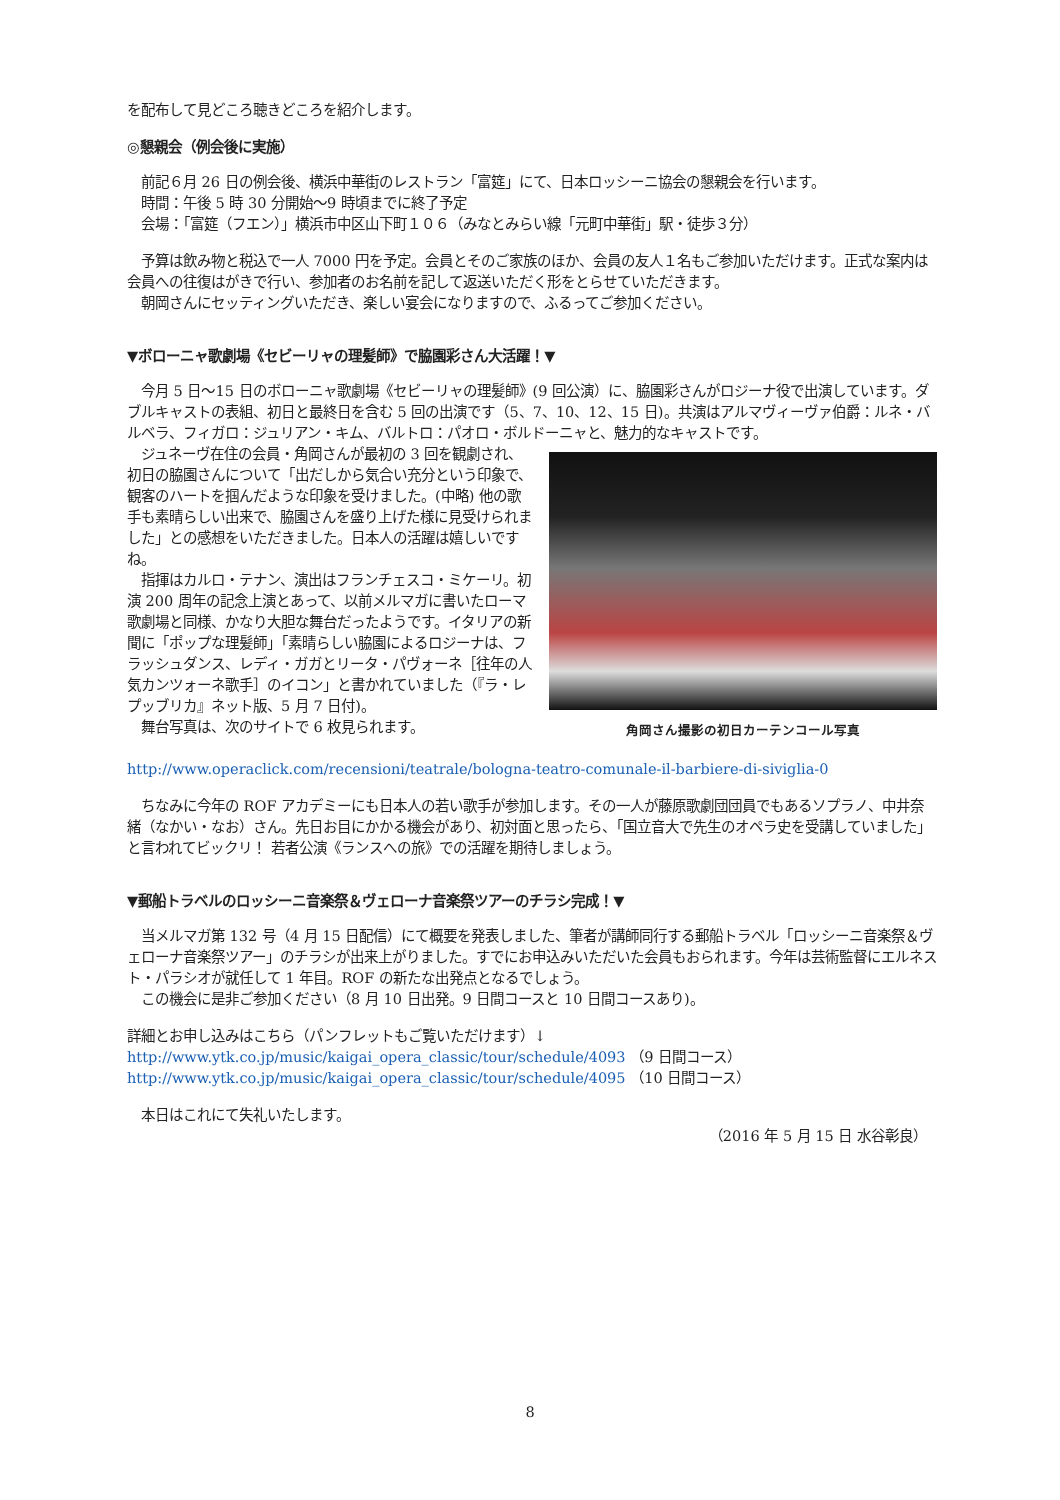を配布して見どころ聴きどころを紹介します。
◎懇親会（例会後に実施）
　前記６月 26 日の例会後、横浜中華街のレストラン「富筵」にて、日本ロッシーニ協会の懇親会を行います。
　時間：午後 5 時 30 分開始〜9 時頃までに終了予定
　会場：「富筵（フエン）」横浜市中区山下町１０６（みなとみらい線「元町中華街」駅・徒歩３分）
　予算は飲み物と税込で一人 7000 円を予定。会員とそのご家族のほか、会員の友人１名もご参加いただけます。正式な案内は会員への往復はがきで行い、参加者のお名前を記して返送いただく形をとらせていただきます。
　朝岡さんにセッティングいただき、楽しい宴会になりますので、ふるってご参加ください。
▼ボローニャ歌劇場《セビーリャの理髪師》で脇園彩さん大活躍！▼
　今月 5 日〜15 日のボローニャ歌劇場《セビーリャの理髪師》(9 回公演）に、脇園彩さんがロジーナ役で出演しています。ダブルキャストの表組、初日と最終日を含む 5 回の出演です（5、7、10、12、15 日)。共演はアルマヴィーヴァ伯爵：ルネ・バルベラ、フィガロ：ジュリアン・キム、バルトロ：パオロ・ボルドーニャと、魅力的なキャストです。
角岡さん撮影の初日カーテンコール写真
　ジュネーヴ在住の会員・角岡さんが最初の 3 回を観劇され、初日の脇園さんについて「出だしから気合い充分という印象で、観客のハートを掴んだような印象を受けました。(中略) 他の歌手も素晴らしい出来で、脇園さんを盛り上げた様に見受けられました」との感想をいただきました。日本人の活躍は嬉しいですね。
　指揮はカルロ・テナン、演出はフランチェスコ・ミケーリ。初演 200 周年の記念上演とあって、以前メルマガに書いたローマ歌劇場と同様、かなり大胆な舞台だったようです。イタリアの新聞に「ポップな理髪師」「素晴らしい脇園によるロジーナは、フラッシュダンス、レディ・ガガとリータ・パヴォーネ［往年の人気カンツォーネ歌手］のイコン」と書かれていました（『ラ・レプッブリカ』ネット版、5 月 7 日付)。
　舞台写真は、次のサイトで 6 枚見られます。
　http://www.operaclick.com/recensioni/teatrale/bologna-teatro-comunale-il-barbiere-di-siviglia-0
　ちなみに今年の ROF アカデミーにも日本人の若い歌手が参加します。その一人が藤原歌劇団団員でもあるソプラノ、中井奈緒（なかい・なお）さん。先日お目にかかる機会があり、初対面と思ったら、「国立音大で先生のオペラ史を受講していました」と言われてビックリ！ 若者公演《ランスへの旅》での活躍を期待しましょう。
▼郵船トラベルのロッシーニ音楽祭＆ヴェローナ音楽祭ツアーのチラシ完成！▼
　当メルマガ第 132 号（4 月 15 日配信）にて概要を発表しました、筆者が講師同行する郵船トラベル「ロッシーニ音楽祭＆ヴェローナ音楽祭ツアー」のチラシが出来上がりました。すでにお申込みいただいた会員もおられます。今年は芸術監督にエルネスト・パラシオが就任して 1 年目。ROF の新たな出発点となるでしょう。
　この機会に是非ご参加ください（8 月 10 日出発。9 日間コースと 10 日間コースあり)。
詳細とお申し込みはこちら（パンフレットもご覧いただけます）↓
http://www.ytk.co.jp/music/kaigai_opera_classic/tour/schedule/4093 （9 日間コース）
http://www.ytk.co.jp/music/kaigai_opera_classic/tour/schedule/4095 （10 日間コース）
　本日はこれにて失礼いたします。
（2016 年 5 月 15 日 水谷彰良）
8